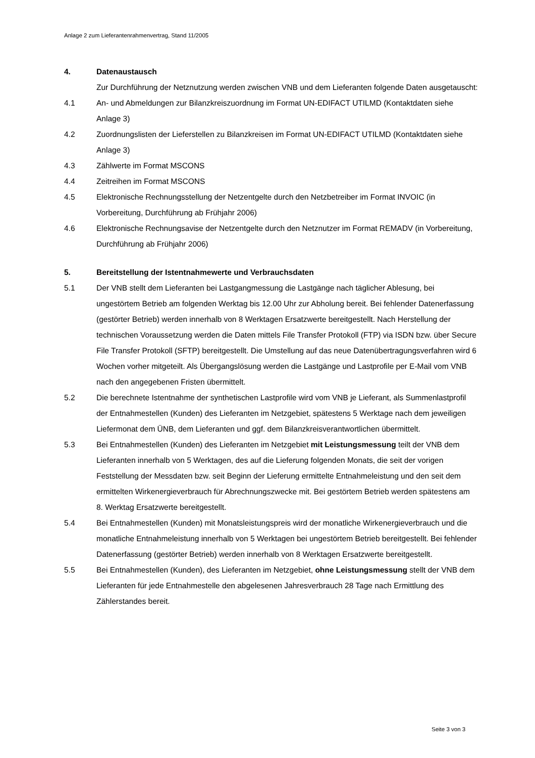Anlage 2 zum Lieferantenrahmenvertrag, Stand 11/2005
4. Datenaustausch
Zur Durchführung der Netznutzung werden zwischen VNB und dem Lieferanten folgende Daten ausgetauscht:
4.1 An- und Abmeldungen zur Bilanzkreiszuordnung im Format UN-EDIFACT UTILMD (Kontaktdaten siehe Anlage 3)
4.2 Zuordnungslisten der Lieferstellen zu Bilanzkreisen im Format UN-EDIFACT UTILMD (Kontaktdaten siehe Anlage 3)
4.3 Zählwerte im Format MSCONS
4.4 Zeitreihen im Format MSCONS
4.5 Elektronische Rechnungsstellung der Netzentgelte durch den Netzbetreiber im Format INVOIC (in Vorbereitung, Durchführung ab Frühjahr 2006)
4.6 Elektronische Rechnungsavise der Netzentgelte durch den Netznutzer im Format REMADV (in Vorbereitung, Durchführung ab Frühjahr 2006)
5. Bereitstellung der Istentnahmewerte und Verbrauchsdaten
5.1 Der VNB stellt dem Lieferanten bei Lastgangmessung die Lastgänge nach täglicher Ablesung, bei ungestörtem Betrieb am folgenden Werktag bis 12.00 Uhr zur Abholung bereit. Bei fehlender Datenerfassung (gestörter Betrieb) werden innerhalb von 8 Werktagen Ersatzwerte bereitgestellt. Nach Herstellung der technischen Voraussetzung werden die Daten mittels File Transfer Protokoll (FTP) via ISDN bzw. über Secure File Transfer Protokoll (SFTP) bereitgestellt. Die Umstellung auf das neue Datenübertragungsverfahren wird 6 Wochen vorher mitgeteilt. Als Übergangslösung werden die Lastgänge und Lastprofile per E-Mail vom VNB nach den angegebenen Fristen übermittelt.
5.2 Die berechnete Istentnahme der synthetischen Lastprofile wird vom VNB je Lieferant, als Summenlastprofil der Entnahmestellen (Kunden) des Lieferanten im Netzgebiet, spätestens 5 Werktage nach dem jeweiligen Liefermonat dem ÜNB, dem Lieferanten und ggf. dem Bilanzkreisverantwortlichen übermittelt.
5.3 Bei Entnahmestellen (Kunden) des Lieferanten im Netzgebiet mit Leistungsmessung teilt der VNB dem Lieferanten innerhalb von 5 Werktagen, des auf die Lieferung folgenden Monats, die seit der vorigen Feststellung der Messdaten bzw. seit Beginn der Lieferung ermittelte Entnahmeleistung und den seit dem ermittelten Wirkenergieverbrauch für Abrechnungszwecke mit. Bei gestörtem Betrieb werden spätestens am 8. Werktag Ersatzwerte bereitgestellt.
5.4 Bei Entnahmestellen (Kunden) mit Monatsleistungspreis wird der monatliche Wirkenergieverbrauch und die monatliche Entnahmeleistung innerhalb von 5 Werktagen bei ungestörtem Betrieb bereitgestellt. Bei fehlender Datenerfassung (gestörter Betrieb) werden innerhalb von 8 Werktagen Ersatzwerte bereitgestellt.
5.5 Bei Entnahmestellen (Kunden), des Lieferanten im Netzgebiet, ohne Leistungsmessung stellt der VNB dem Lieferanten für jede Entnahmestelle den abgelesenen Jahresverbrauch 28 Tage nach Ermittlung des Zählerstandes bereit.
Seite 3 von 3